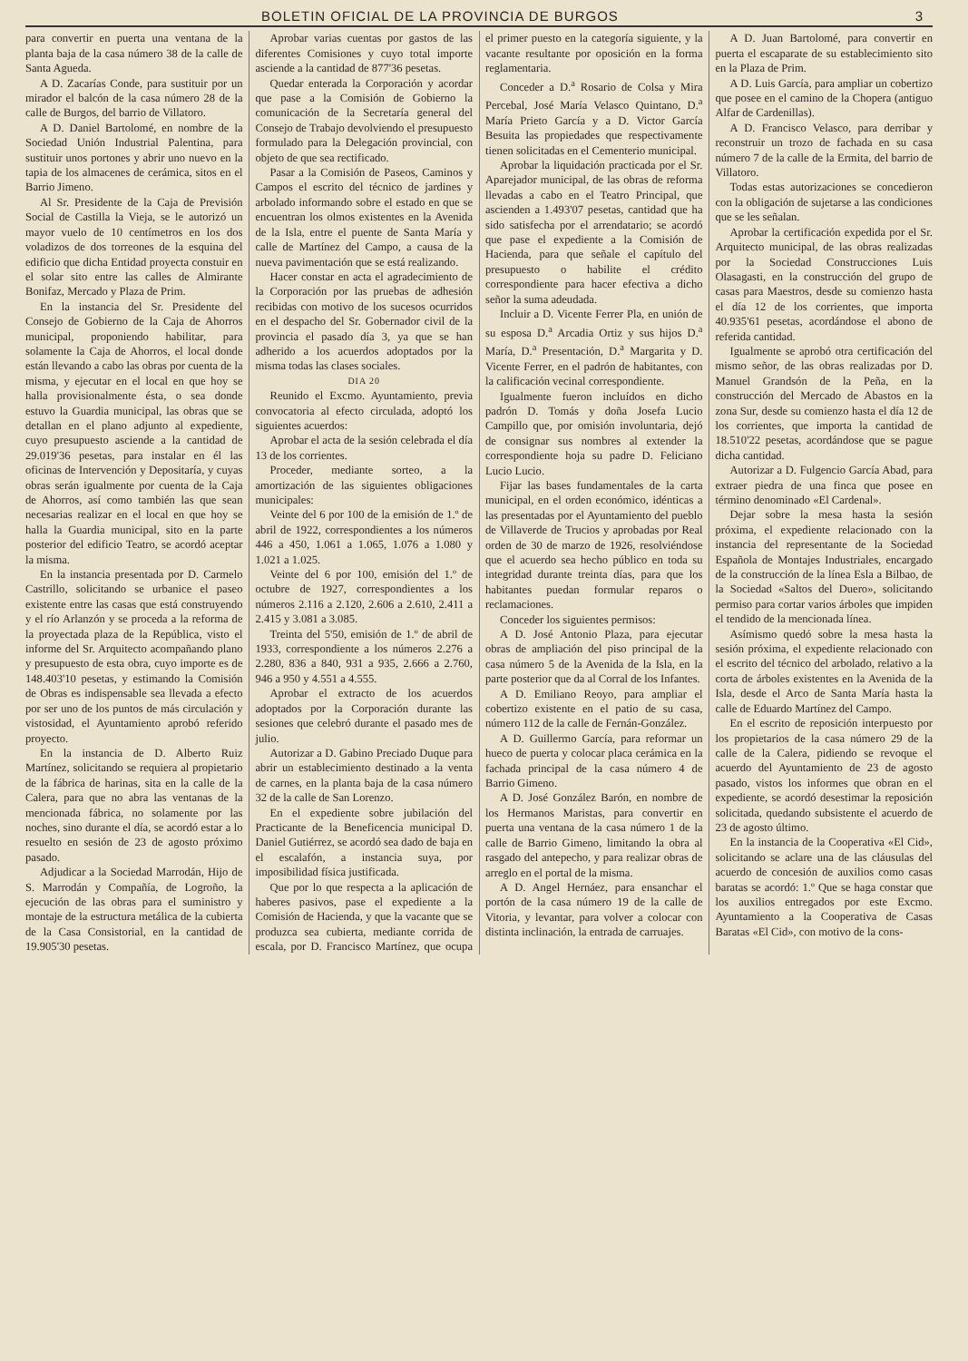BOLETIN OFICIAL DE LA PROVINCIA DE BURGOS 3
para convertir en puerta una ventana de la planta baja de la casa número 38 de la calle de Santa Agueda.
A D. Zacarías Conde, para sustituir por un mirador el balcón de la casa número 28 de la calle de Burgos, del barrio de Villatoro.
A D. Daniel Bartolomé, en nombre de la Sociedad Unión Industrial Palentina, para sustituir unos portones y abrir uno nuevo en la tapia de los almacenes de cerámica, sitos en el Barrio Jimeno.
Al Sr. Presidente de la Caja de Previsión Social de Castilla la Vieja, se le autorizó un mayor vuelo de 10 centímetros en los dos voladizos de dos torreones de la esquina del edificio que dicha Entidad proyecta constuir en el solar sito entre las calles de Almirante Bonifaz, Mercado y Plaza de Prim.
En la instancia del Sr. Presidente del Consejo de Gobierno de la Caja de Ahorros municipal, proponiendo habilitar, para solamente la Caja de Ahorros, el local donde están llevando a cabo las obras por cuenta de la misma, y ejecutar en el local en que hoy se halla provisionalmente ésta, o sea donde estuvo la Guardia municipal, las obras que se detallan en el plano adjunto al expediente, cuyo presupuesto asciende a la cantidad de 29.019'36 pesetas, para instalar en él las oficinas de Intervención y Depositaría, y cuyas obras serán igualmente por cuenta de la Caja de Ahorros, así como también las que sean necesarias realizar en el local en que hoy se halla la Guardia municipal, sito en la parte posterior del edificio Teatro, se acordó aceptar la misma.
En la instancia presentada por D. Carmelo Castrillo, solicitando se urbanice el paseo existente entre las casas que está construyendo y el río Arlanzón y se proceda a la reforma de la proyectada plaza de la República, visto el informe del Sr. Arquitecto acompañando plano y presupuesto de esta obra, cuyo importe es de 148.403'10 pesetas, y estimando la Comisión de Obras es indispensable sea llevada a efecto por ser uno de los puntos de más circulación y vistosidad, el Ayuntamiento aprobó referido proyecto.
En la instancia de D. Alberto Ruiz Martínez, solicitando se requiera al propietario de la fábrica de harinas, sita en la calle de la Calera, para que no abra las ventanas de la mencionada fábrica, no solamente por las noches, sino durante el día, se acordó estar a lo resuelto en sesión de 23 de agosto próximo pasado.
Adjudicar a la Sociedad Marrodán, Hijo de S. Marrodán y Compañía, de Logroño, la ejecución de las obras para el suministro y montaje de la estructura metálica de la cubierta de la Casa Consistorial, en la cantidad de 19.905'30 pesetas.
Aprobar varias cuentas por gastos de las diferentes Comisiones y cuyo total importe asciende a la cantidad de 877'36 pesetas.
Quedar enterada la Corporación y acordar que pase a la Comisión de Gobierno la comunicación de la Secretaría general del Consejo de Trabajo devolviendo el presupuesto formulado para la Delegación provincial, con objeto de que sea rectificado.
Pasar a la Comisión de Paseos, Caminos y Campos el escrito del técnico de jardines y arbolado informando sobre el estado en que se encuentran los olmos existentes en la Avenida de la Isla, entre el puente de Santa María y calle de Martínez del Campo, a causa de la nueva pavimentación que se está realizando.
Hacer constar en acta el agradecimiento de la Corporación por las pruebas de adhesión recibidas con motivo de los sucesos ocurridos en el despacho del Sr. Gobernador civil de la provincia el pasado día 3, ya que se han adherido a los acuerdos adoptados por la misma todas las clases sociales.
DIA 20
Reunido el Excmo. Ayuntamiento, previa convocatoria al efecto circulada, adoptó los siguientes acuerdos:
Aprobar el acta de la sesión celebrada el día 13 de los corrientes.
Proceder, mediante sorteo, a la amortización de las siguientes obligaciones municipales:
Veinte del 6 por 100 de la emisión de 1.º de abril de 1922, correspondientes a los números 446 a 450, 1.061 a 1.065, 1.076 a 1.080 y 1.021 a 1.025.
Veinte del 6 por 100, emisión del 1.º de octubre de 1927, correspondientes a los números 2.116 a 2.120, 2.606 a 2.610, 2.411 a 2.415 y 3.081 a 3.085.
Treinta del 5'50, emisión de 1.º de abril de 1933, correspondiente a los números 2.276 a 2.280, 836 a 840, 931 a 935, 2.666 a 2.760, 946 a 950 y 4.551 a 4.555.
Aprobar el extracto de los acuerdos adoptados por la Corporación durante las sesiones que celebró durante el pasado mes de julio.
Autorizar a D. Gabino Preciado Duque para abrir un establecimiento destinado a la venta de carnes, en la planta baja de la casa número 32 de la calle de San Lorenzo.
En el expediente sobre jubilación del Practicante de la Beneficencia municipal D. Daniel Gutiérrez, se acordó sea dado de baja en el escalafón, a instancia suya, por imposibilidad física justificada.
Que por lo que respecta a la aplicación de haberes pasivos, pase el expediente a la Comisión de Hacienda, y que la vacante que se produzca sea cubierta, mediante corrida de escala, por D. Francisco Martínez, que ocupa el primer puesto en la categoría siguiente, y la vacante resultante por oposición en la forma reglamentaria.
Conceder a D.<sup>a</sup> Rosario de Colsa y Mira Percebal, José María Velasco Quintano, D.<sup>a</sup> María Prieto García y a D. Victor García Besuita las propiedades que respectivamente tienen solicitadas en el Cementerio municipal.
Aprobar la liquidación practicada por el Sr. Aparejador municipal, de las obras de reforma llevadas a cabo en el Teatro Principal, que ascienden a 1.493'07 pesetas, cantidad que ha sido satisfecha por el arrendatario; se acordó que pase el expediente a la Comisión de Hacienda, para que señale el capítulo del presupuesto o habilite el crédito correspondiente para hacer efectiva a dicho señor la suma adeudada.
Incluir a D. Vicente Ferrer Pla, en unión de su esposa D.<sup>a</sup> Arcadia Ortiz y sus hijos D.<sup>a</sup> María, D.<sup>a</sup> Presentación, D.<sup>a</sup> Margarita y D. Vicente Ferrer, en el padrón de habitantes, con la calificación vecinal correspondiente.
Igualmente fueron incluídos en dicho padrón D. Tomás y doña Josefa Lucio Campillo que, por omisión involuntaria, dejó de consignar sus nombres al extender la correspondiente hoja su padre D. Feliciano Lucio Lucio.
Fijar las bases fundamentales de la carta municipal, en el orden económico, idénticas a las presentadas por el Ayuntamiento del pueblo de Villaverde de Trucios y aprobadas por Real orden de 30 de marzo de 1926, resolviéndose que el acuerdo sea hecho público en toda su integridad durante treinta días, para que los habitantes puedan formular reparos o reclamaciones.
Conceder los siguientes permisos:
A D. José Antonio Plaza, para ejecutar obras de ampliación del piso principal de la casa número 5 de la Avenida de la Isla, en la parte posterior que da al Corral de los Infantes.
A D. Emiliano Reoyo, para ampliar el cobertizo existente en el patio de su casa, número 112 de la calle de Fernán-González.
A D. Guillermo García, para reformar un hueco de puerta y colocar placa cerámica en la fachada principal de la casa número 4 de Barrio Gimeno.
A D. José González Barón, en nombre de los Hermanos Maristas, para convertir en puerta una ventana de la casa número 1 de la calle de Barrio Gimeno, limitando la obra al rasgado del antepecho, y para realizar obras de arreglo en el portal de la misma.
A D. Angel Hernáez, para ensanchar el portón de la casa número 19 de la calle de Vitoria, y levantar, para volver a colocar con distinta inclinación, la entrada de carruajes.
A D. Juan Bartolomé, para convertir en puerta el escaparate de su establecimiento sito en la Plaza de Prim.
A D. Luis García, para ampliar un cobertizo que posee en el camino de la Chopera (antiguo Alfar de Cardenillas).
A D. Francisco Velasco, para derribar y reconstruir un trozo de fachada en su casa número 7 de la calle de la Ermita, del barrio de Villatoro.
Todas estas autorizaciones se concedieron con la obligación de sujetarse a las condiciones que se les señalan.
Aprobar la certificación expedida por el Sr. Arquitecto municipal, de las obras realizadas por la Sociedad Construcciones Luis Olasagasti, en la construcción del grupo de casas para Maestros, desde su comienzo hasta el día 12 de los corrientes, que importa 40.935'61 pesetas, acordándose el abono de referida cantidad.
Igualmente se aprobó otra certificación del mismo señor, de las obras realizadas por D. Manuel Grandsón de la Peña, en la construcción del Mercado de Abastos en la zona Sur, desde su comienzo hasta el día 12 de los corrientes, que importa la cantidad de 18.510'22 pesetas, acordándose que se pague dicha cantidad.
Autorizar a D. Fulgencio García Abad, para extraer piedra de una finca que posee en término denominado «El Cardenal».
Dejar sobre la mesa hasta la sesión próxima, el expediente relacionado con la instancia del representante de la Sociedad Española de Montajes Industriales, encargado de la construcción de la línea Esla a Bilbao, de la Sociedad «Saltos del Duero», solicitando permiso para cortar varios árboles que impiden el tendido de la mencionada línea.
Asímismo quedó sobre la mesa hasta la sesión próxima, el expediente relacionado con el escrito del técnico del arbolado, relativo a la corta de árboles existentes en la Avenida de la Isla, desde el Arco de Santa María hasta la calle de Eduardo Martínez del Campo.
En el escrito de reposición interpuesto por los propietarios de la casa número 29 de la calle de la Calera, pidiendo se revoque el acuerdo del Ayuntamiento de 23 de agosto pasado, vistos los informes que obran en el expediente, se acordó desestimar la reposición solicitada, quedando subsistente el acuerdo de 23 de agosto último.
En la instancia de la Cooperativa «El Cid», solicitando se aclare una de las cláusulas del acuerdo de concesión de auxilios como casas baratas se acordó: 1.º Que se haga constar que los auxilios entregados por este Excmo. Ayuntamiento a la Cooperativa de Casas Baratas «El Cid», con motivo de la cons-